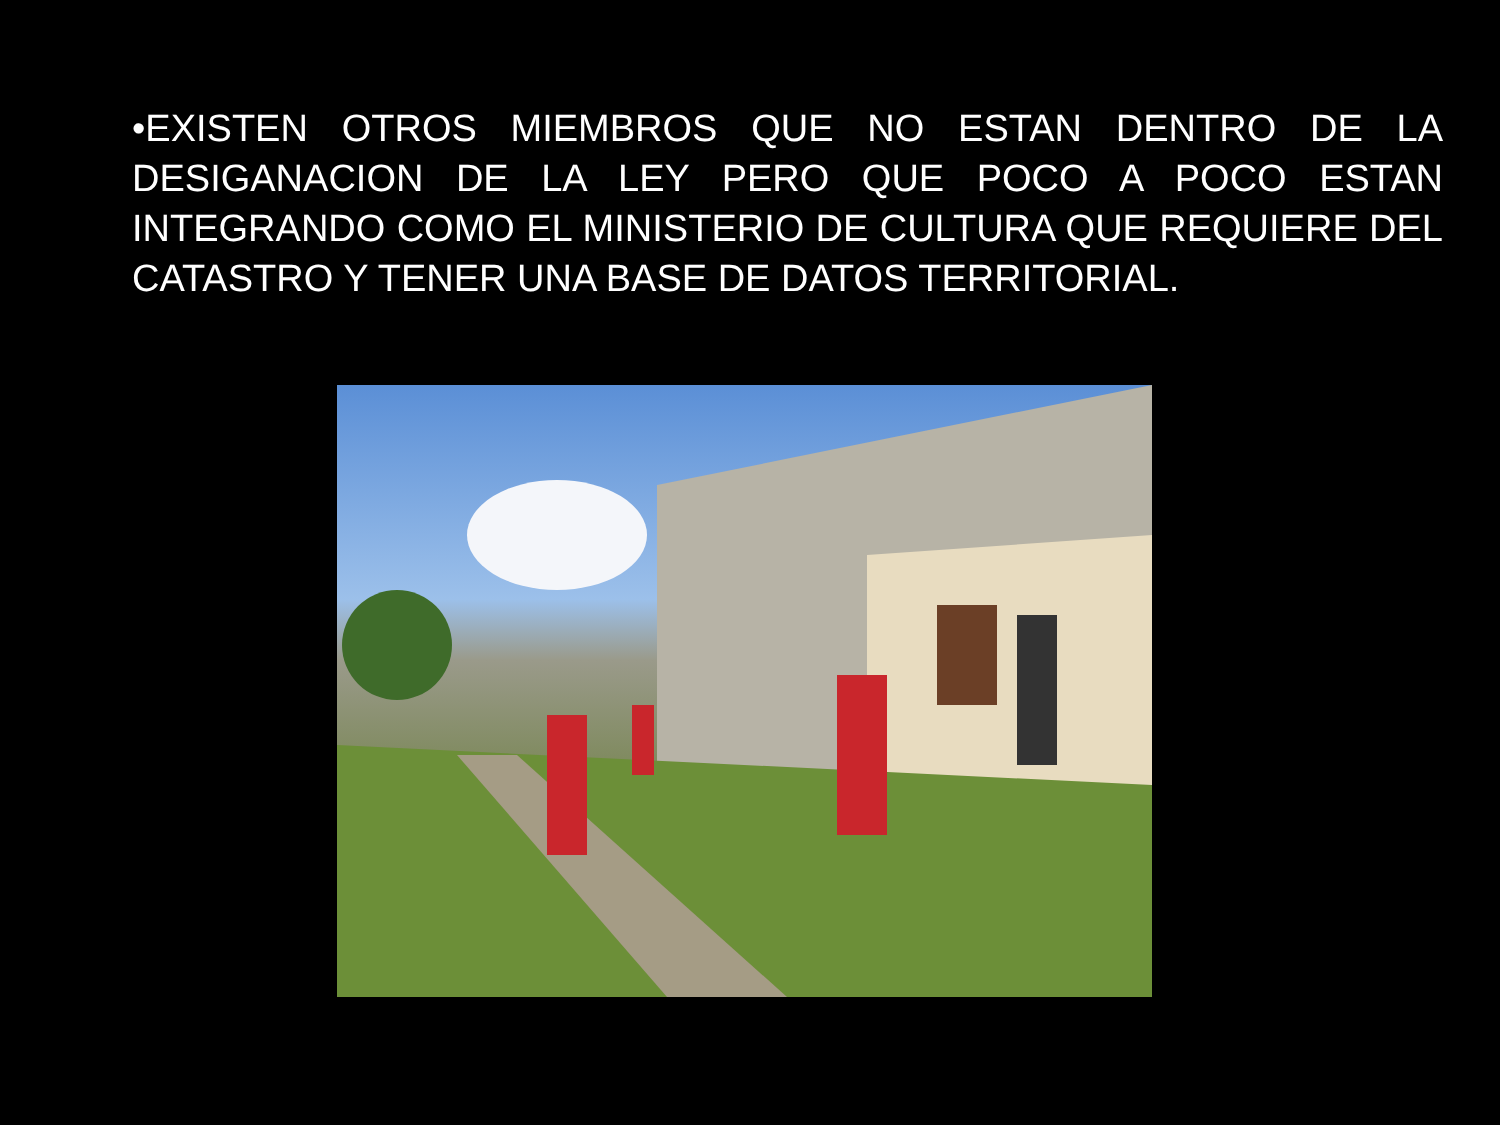•EXISTEN OTROS MIEMBROS QUE NO ESTAN DENTRO DE LA DESIGANACION DE LA LEY PERO QUE POCO A POCO ESTAN INTEGRANDO COMO EL MINISTERIO DE CULTURA QUE REQUIERE DEL CATASTRO Y TENER UNA BASE DE DATOS TERRITORIAL.